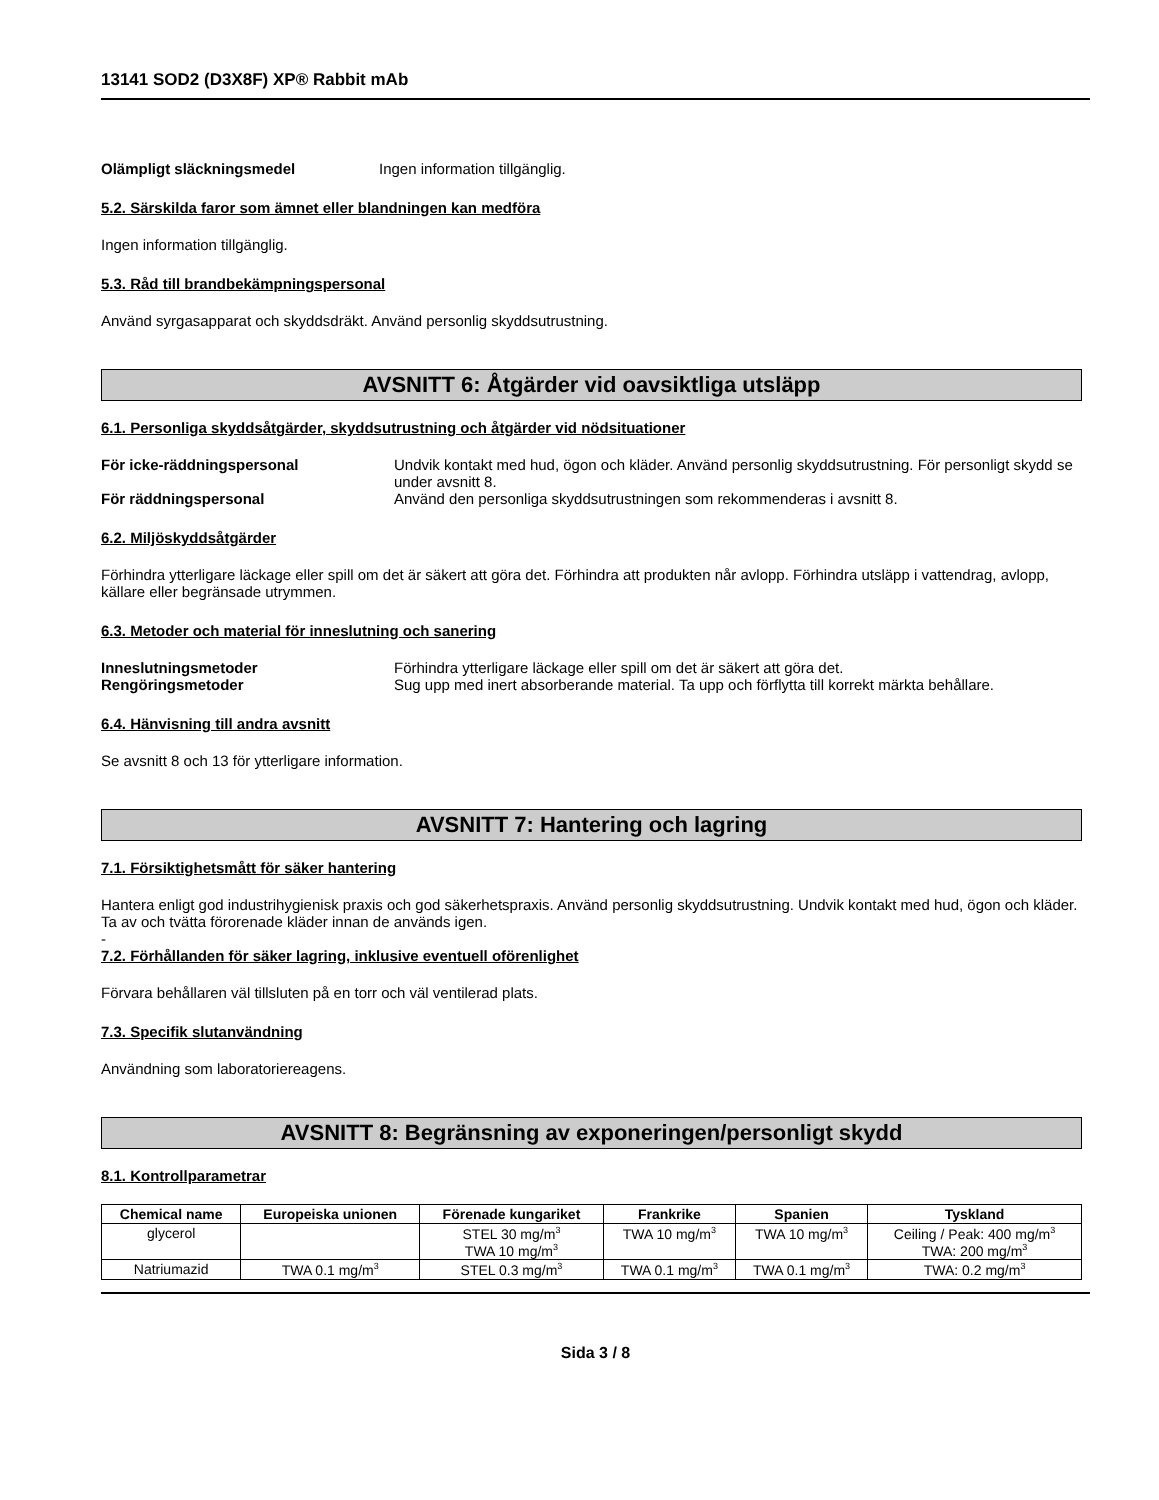13141 SOD2 (D3X8F) XP® Rabbit mAb
Olämpligt släckningsmedel Ingen information tillgänglig.
5.2. Särskilda faror som ämnet eller blandningen kan medföra
Ingen information tillgänglig.
5.3. Råd till brandbekämpningspersonal
Använd syrgasapparat och skyddsdräkt. Använd personlig skyddsutrustning.
AVSNITT 6: Åtgärder vid oavsiktliga utsläpp
6.1. Personliga skyddsåtgärder, skyddsutrustning och åtgärder vid nödsituationer
För icke-räddningspersonal Undvik kontakt med hud, ögon och kläder. Använd personlig skyddsutrustning. För personligt skydd se under avsnitt 8.
För räddningspersonal Använd den personliga skyddsutrustningen som rekommenderas i avsnitt 8.
6.2. Miljöskyddsåtgärder
Förhindra ytterligare läckage eller spill om det är säkert att göra det. Förhindra att produkten når avlopp. Förhindra utsläpp i vattendrag, avlopp, källare eller begränsade utrymmen.
6.3. Metoder och material för inneslutning och sanering
Inneslutningsmetoder Förhindra ytterligare läckage eller spill om det är säkert att göra det.
Rengöringsmetoder Sug upp med inert absorberande material. Ta upp och förflytta till korrekt märkta behållare.
6.4. Hänvisning till andra avsnitt
Se avsnitt 8 och 13 för ytterligare information.
AVSNITT 7: Hantering och lagring
7.1. Försiktighetsmått för säker hantering
Hantera enligt god industrihygienisk praxis och god säkerhetspraxis. Använd personlig skyddsutrustning. Undvik kontakt med hud, ögon och kläder. Ta av och tvätta förorenade kläder innan de används igen.
-
7.2. Förhållanden för säker lagring, inklusive eventuell oförenlighet
Förvara behållaren väl tillsluten på en torr och väl ventilerad plats.
7.3. Specifik slutanvändning
Användning som laboratoriereagens.
AVSNITT 8: Begränsning av exponeringen/personligt skydd
8.1. Kontrollparametrar
| Chemical name | Europeiska unionen | Förenade kungariket | Frankrike | Spanien | Tyskland |
| --- | --- | --- | --- | --- | --- |
| glycerol | | STEL 30 mg/m<sup>3</sup> TWA 10 mg/m<sup>3</sup> | TWA 10 mg/m<sup>3</sup> | TWA 10 mg/m<sup>3</sup> | Ceiling / Peak: 400 mg/m<sup>3</sup> TWA: 200 mg/m<sup>3</sup> |
| Natriumazid | TWA 0.1 mg/m<sup>3</sup> | STEL 0.3 mg/m<sup>3</sup> | TWA 0.1 mg/m<sup>3</sup> | TWA 0.1 mg/m<sup>3</sup> | TWA: 0.2 mg/m<sup>3</sup> |
Sida 3 / 8